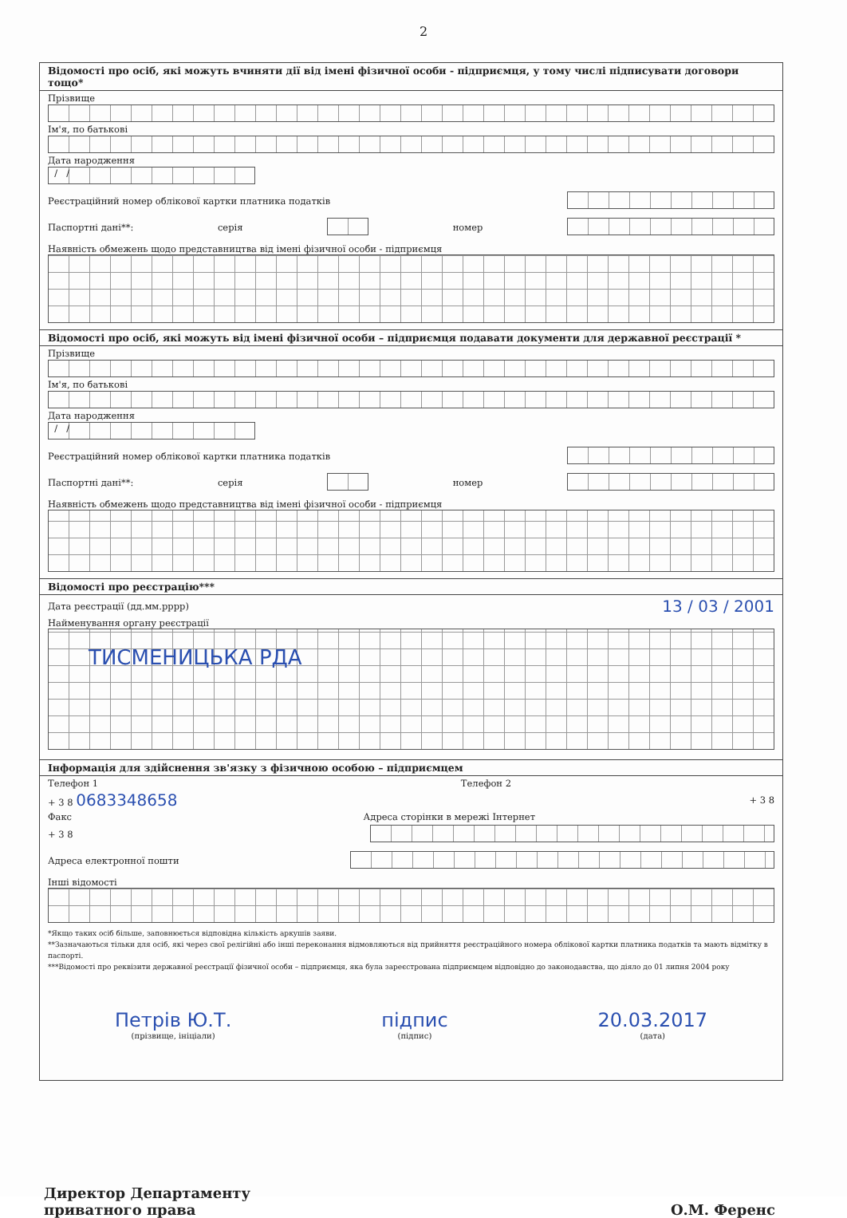2
Відомості про осіб, які можуть вчиняти дії від імені фізичної особи - підприємця, у тому числі підписувати договори тощо*
Прізвище
Ім'я, по батькові
Дата народження
/ /
Реєстраційний номер облікової картки платника податків
Паспортні дані**: серія номер
Наявність обмежень щодо представництва від імені фізичної особи - підприємця
Відомості про осіб, які можуть від імені фізичної особи – підприємця подавати документи для державної реєстрації *
Прізвище
Ім'я, по батькові
Дата народження
/ /
Реєстраційний номер облікової картки платника податків
Паспортні дані**: серія номер
Наявність обмежень щодо представництва від імені фізичної особи - підприємця
Відомості про реєстрацію***
Дата реєстрації (дд.мм.рррр) 13 / 03 / 2001
Найменування органу реєстрації
ТИСМЕНИЦЬКА РДА
Інформація для здійснення зв'язку з фізичною особою – підприємцем
Телефон 1 Телефон 2
+ 3 8 0683348658 + 3 8
Факс Адреса сторінки в мережі Інтернет
+ 3 8
Адреса електронної пошти
Інші відомості
*Якщо таких осіб більше, заповнюється відповідна кількість аркушів заяви.
**Зазначаються тільки для осіб, які через свої релігійні або інші переконання відмовляються від прийняття реєстраційного номера облікової картки платника податків та мають відмітку в паспорті.
***Відомості про реквізити державної реєстрації фізичної особи – підприємця, яка була зареєстрована підприємцем відповідно до законодавства, що діяло до 01 липня 2004 року
Петрів Ю.Т.
(прізвище, ініціали)
підпис
(підпис)
20.03.2017
(дата)
Директор Департаменту
приватного права
О.М. Ференс